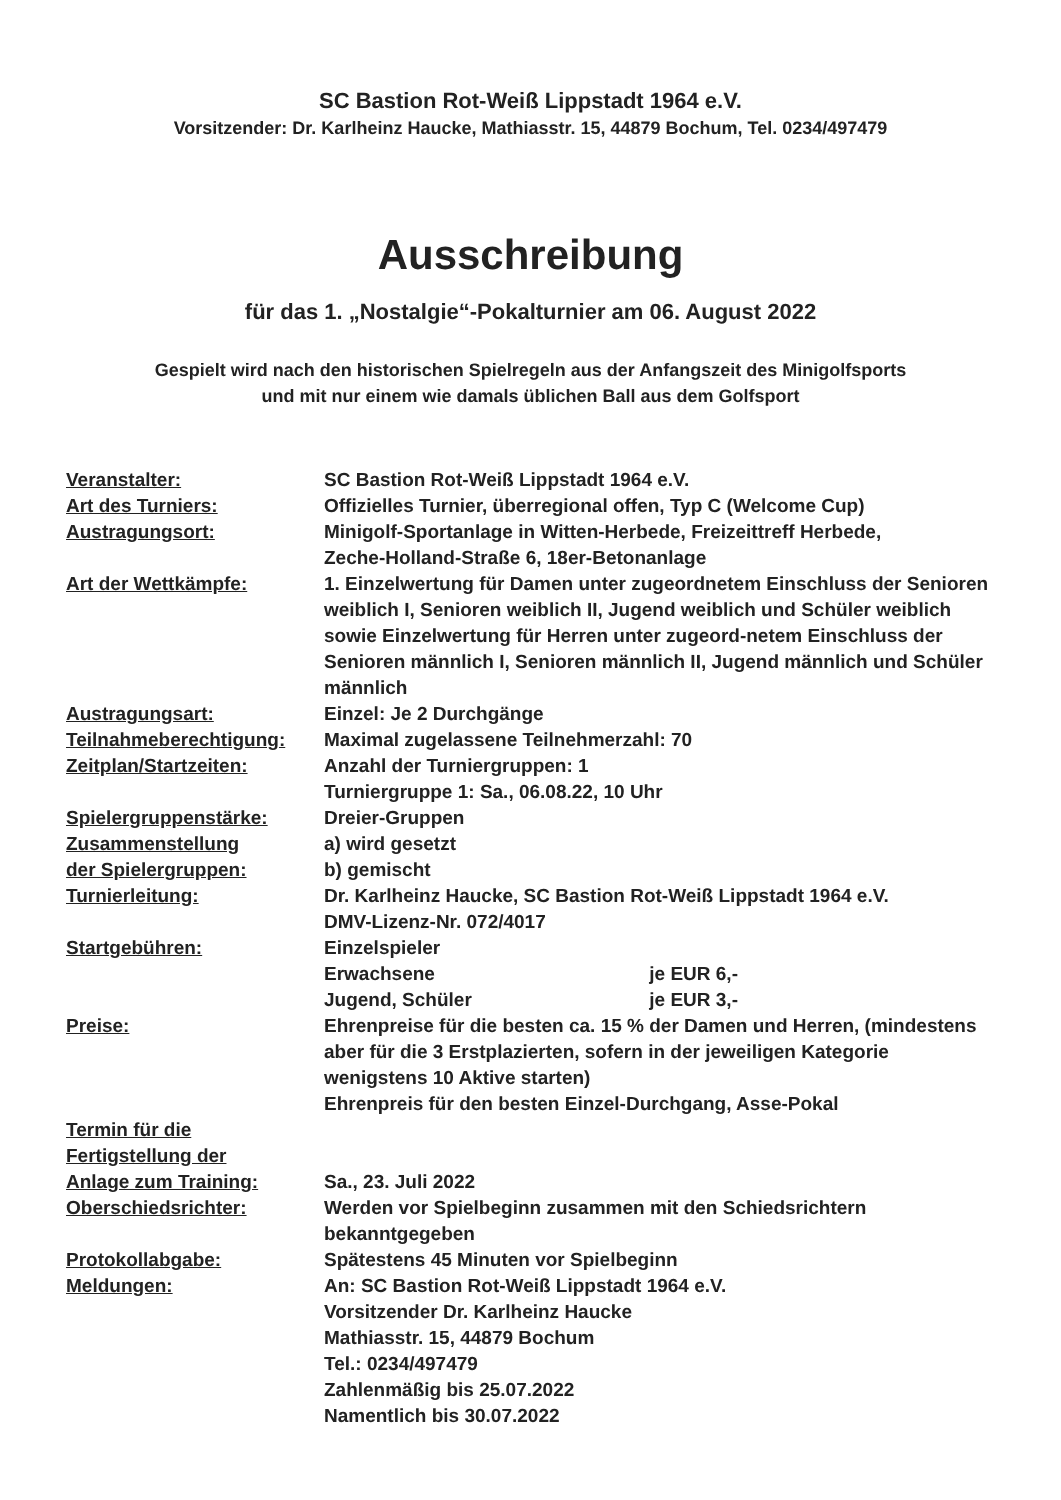SC Bastion Rot-Weiß Lippstadt 1964 e.V.
Vorsitzender: Dr. Karlheinz Haucke, Mathiasstr. 15, 44879 Bochum, Tel. 0234/497479
Ausschreibung
für das 1. „Nostalgie“-Pokalturnier am 06. August 2022
Gespielt wird nach den historischen Spielregeln aus der Anfangszeit des Minigolfsports
und mit nur einem wie damals üblichen Ball aus dem Golfsport
| Veranstalter: | SC Bastion Rot-Weiß Lippstadt 1964 e.V. |
| Art des Turniers: | Offizielles Turnier, überregional offen, Typ C (Welcome Cup) |
| Austragungsort: | Minigolf-Sportanlage in Witten-Herbede, Freizeittreff Herbede, Zeche-Holland-Straße 6, 18er-Betonanlage |
| Art der Wettkämpfe: | 1. Einzelwertung für Damen unter zugeordnetem Einschluss der Senioren weiblich I, Senioren weiblich II, Jugend weiblich und Schüler weiblich sowie Einzelwertung für Herren unter zugeord-netem Einschluss der Senioren männlich I, Senioren männlich II, Jugend männlich und Schüler männlich |
| Austragungsart: | Einzel: Je 2 Durchgänge |
| Teilnahmeberechtigung: | Maximal zugelassene Teilnehmerzahl: 70 |
| Zeitplan/Startzeiten: | Anzahl der Turniergruppen: 1 Turniergruppe 1: Sa., 06.08.22, 10 Uhr |
| Spielergruppenstärke: | Dreier-Gruppen |
| Zusammenstellung der Spielergruppen: | a) wird gesetzt b) gemischt |
| Turnierleitung: | Dr. Karlheinz Haucke, SC Bastion Rot-Weiß Lippstadt 1964 e.V. DMV-Lizenz-Nr. 072/4017 |
| Startgebühren: | Einzelspieler Erwachsene je EUR 6,- Jugend, Schüler je EUR 3,- |
| Preise: | Ehrenpreise für die besten ca. 15 % der Damen und Herren, (mindestens aber für die 3 Erstplazierten, sofern in der jeweiligen Kategorie wenigstens 10 Aktive starten) Ehrenpreis für den besten Einzel-Durchgang, Asse-Pokal |
| Termin für die Fertigstellung der Anlage zum Training: | Sa., 23. Juli 2022 |
| Oberschiedsrichter: | Werden vor Spielbeginn zusammen mit den Schiedsrichtern bekanntgegeben |
| Protokollabgabe: | Spätestens 45 Minuten vor Spielbeginn |
| Meldungen: | An: SC Bastion Rot-Weiß Lippstadt 1964 e.V. Vorsitzender Dr. Karlheinz Haucke Mathiasstr. 15, 44879 Bochum Tel.: 0234/497479 Zahlenmäßig bis 25.07.2022 Namentlich bis 30.07.2022 |